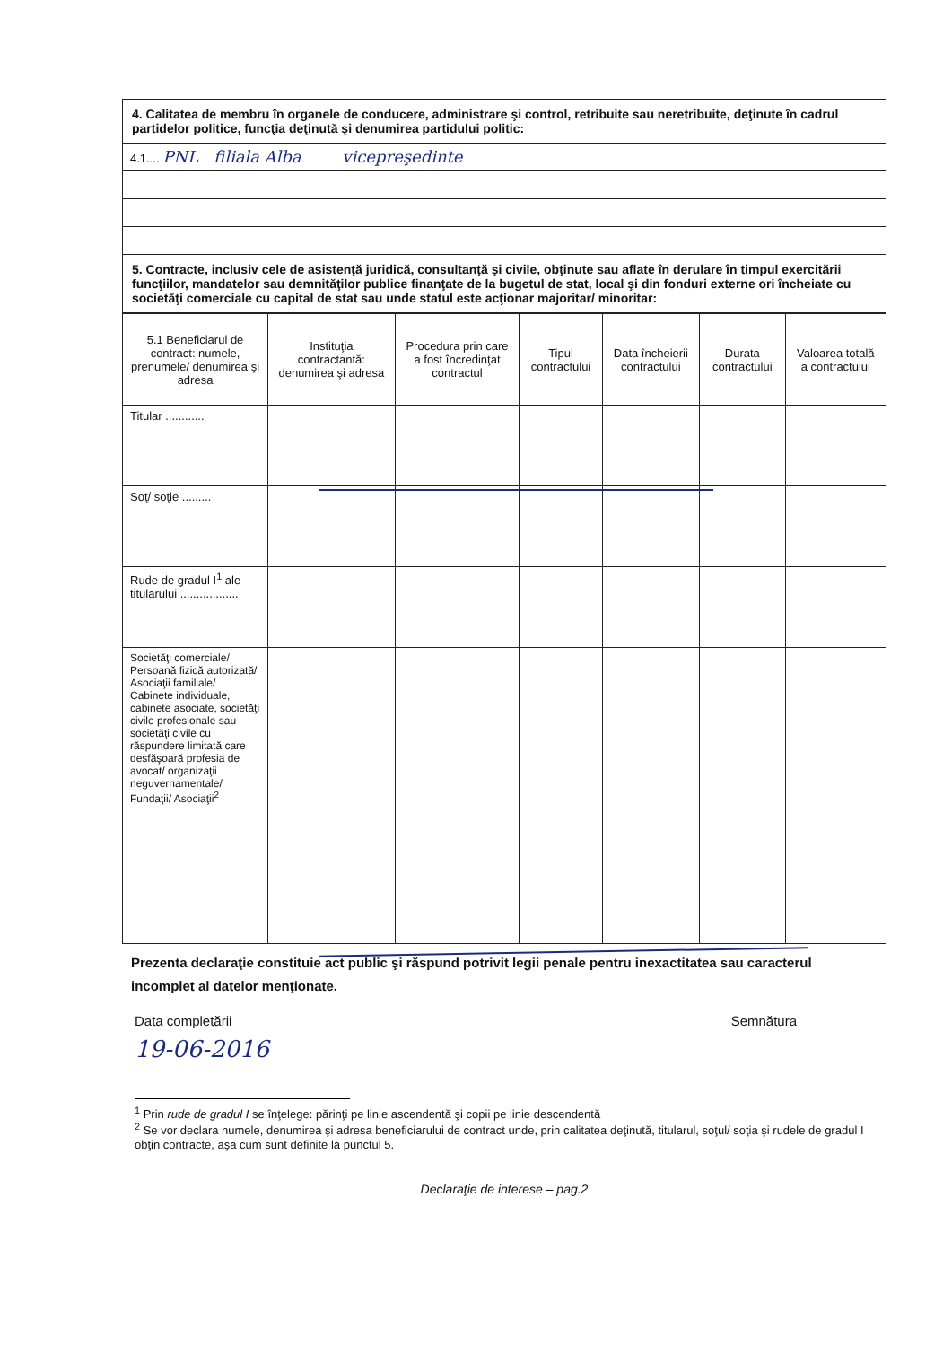| 4. Calitatea de membru în organele de conducere, administrare şi control, retribuite sau neretribuite, deţinute în cadrul partidelor politice, funcţia deţinută şi denumirea partidului politic: |
| 4.1.... PNL filiala Alba vicepreşedinte |
| 5. Contracte, inclusiv cele de asistenţă juridică, consultanţă şi civile, obţinute sau aflate în derulare în timpul exercitării funcţiilor, mandatelor sau demnităţilor publice finanţate de la bugetul de stat, local şi din fonduri externe ori încheiate cu societăţi comerciale cu capital de stat sau unde statul este acţionar majoritar/ minoritar: |
| 5.1 Beneficiarul de contract: numele, prenumele/ denumirea şi adresa | Instituţia contractantă: denumirea şi adresa | Procedura prin care a fost încredinţat contractul | Tipul contractului | Data încheierii contractului | Durata contractului | Valoarea totală a contractului |
| --- | --- | --- | --- | --- | --- | --- |
| Titular ............ | | | | | | |
| Soţ/ soţie ......... | | | | | | |
| Rude de gradul I<sup>1</sup> ale titularului .................. | | | | | | |
| Societăţi comerciale/ Persoană fizică autorizată/ Asociaţii familiale/ Cabinete individuale, cabinete asociate, societăţi civile profesionale sau societăţi civile cu răspundere limitată care desfăşoară profesia de avocat/ organizaţii neguvernamentale/ Fundaţii/ Asociaţii<sup>2</sup> | | | | | | |
Prezenta declaraţie constituie act public şi răspund potrivit legii penale pentru inexactitatea sau caracterul incomplet al datelor menţionate.
Data completării Semnătura
19-06-2016
<sup>1</sup> Prin rude de gradul I se înţelege: părinţi pe linie ascendentă şi copii pe linie descendentă
<sup>2</sup> Se vor declara numele, denumirea şi adresa beneficiarului de contract unde, prin calitatea deţinută, titularul, soţul/ soţia şi rudele de gradul I obţin contracte, aşa cum sunt definite la punctul 5.
Declaraţie de interese – pag.2